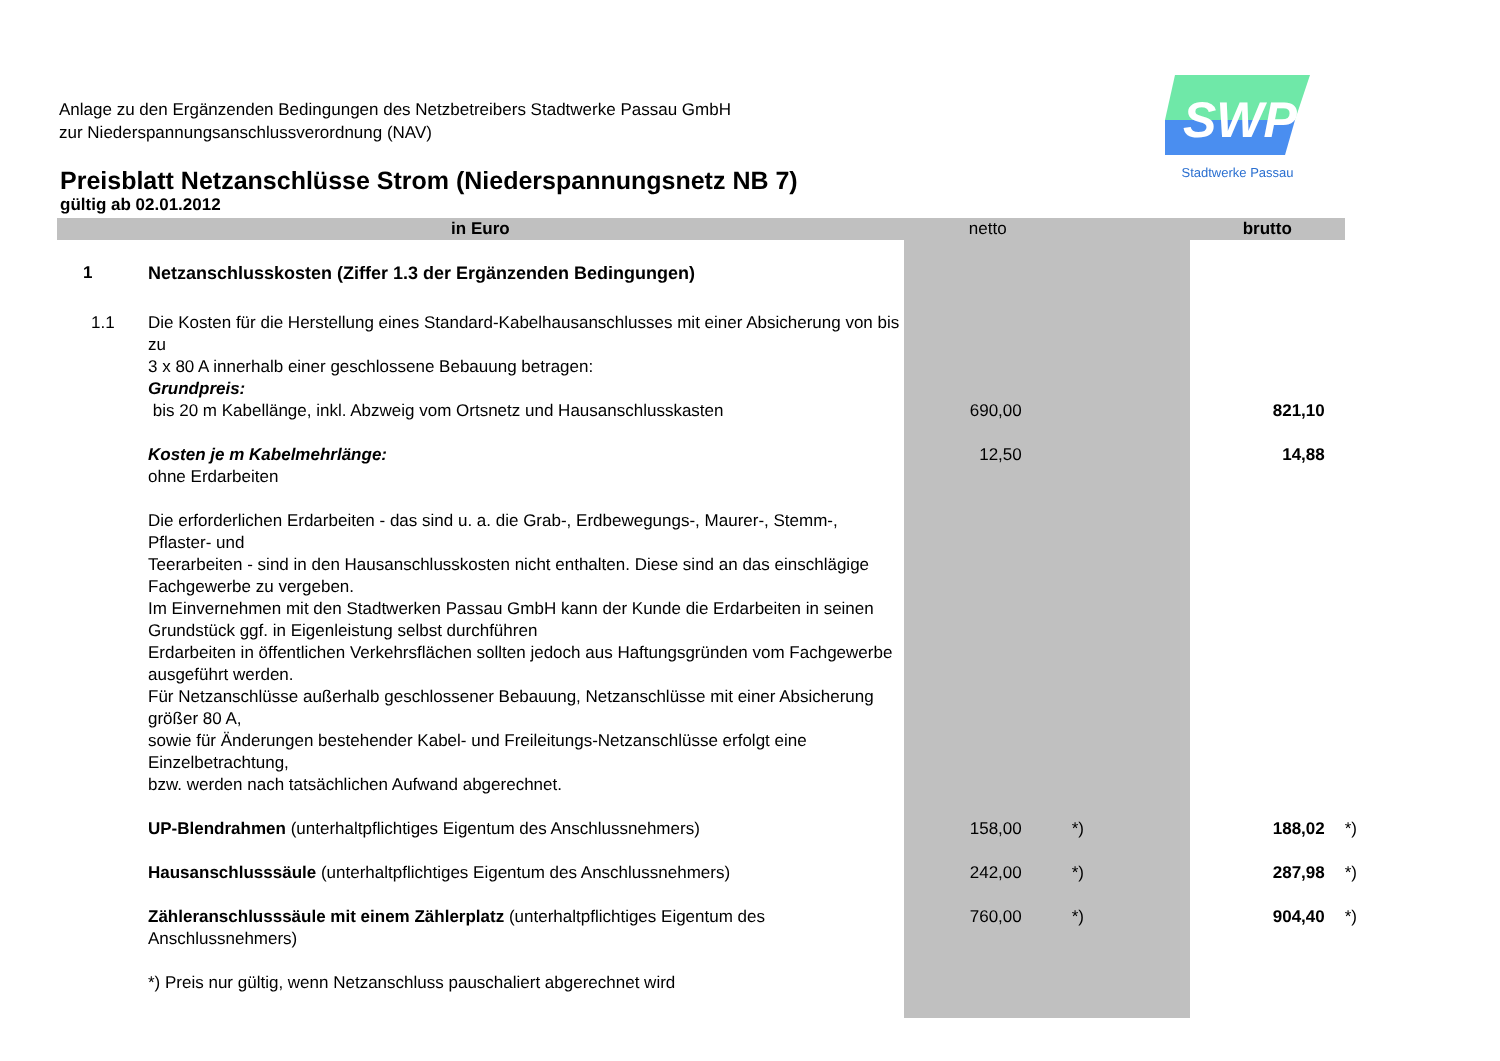Anlage zu den Ergänzenden Bedingungen des Netzbetreibers Stadtwerke Passau GmbH
zur Niederspannungsanschlussverordnung (NAV)
SWP
Stadtwerke Passau
Preisblatt Netzanschlüsse Strom (Niederspannungsnetz NB 7)
gültig ab 02.01.2012
| in Euro | | netto | | brutto | |
| --- | --- | --- | --- | --- | --- |
| 1 | Netzanschlusskosten (Ziffer 1.3 der Ergänzenden Bedingungen) | | | | |
| 1.1 | Die Kosten für die Herstellung eines Standard-Kabelhausanschlusses mit einer Absicherung von bis zu 3 x 80 A innerhalb einer geschlossene Bebauung betragen: Grundpreis: bis 20 m Kabellänge, inkl. Abzweig vom Ortsnetz und Hausanschlusskasten | 690,00 | | 821,10 | |
| | Kosten je m Kabelmehrlänge: ohne Erdarbeiten | 12,50 | | 14,88 | |
| | Die erforderlichen Erdarbeiten - das sind u. a. die Grab-, Erdbewegungs-, Maurer-, Stemm-, Pflaster- und Teerarbeiten - sind in den Hausanschlusskosten nicht enthalten. Diese sind an das einschlägige Fachgewerbe zu vergeben. Im Einvernehmen mit den Stadtwerken Passau GmbH kann der Kunde die Erdarbeiten in seinen Grundstück ggf. in Eigenleistung selbst durchführen Erdarbeiten in öffentlichen Verkehrsflächen sollten jedoch aus Haftungsgründen vom Fachgewerbe ausgeführt werden. Für Netzanschlüsse außerhalb geschlossener Bebauung, Netzanschlüsse mit einer Absicherung größer 80 A, sowie für Änderungen bestehender Kabel- und Freileitungs-Netzanschlüsse erfolgt eine Einzelbetrachtung, bzw. werden nach tatsächlichen Aufwand abgerechnet. | | | | |
| | UP-Blendrahmen (unterhaltpflichtiges Eigentum des Anschlussnehmers) | 158,00 | *) | 188,02 | *) |
| | Hausanschlusssäule (unterhaltpflichtiges Eigentum des Anschlussnehmers) | 242,00 | *) | 287,98 | *) |
| | Zähleranschlusssäule mit einem Zählerplatz (unterhaltpflichtiges Eigentum des Anschlussnehmers) | 760,00 | *) | 904,40 | *) |
| | *) Preis nur gültig, wenn Netzanschluss pauschaliert abgerechnet wird | | | | |